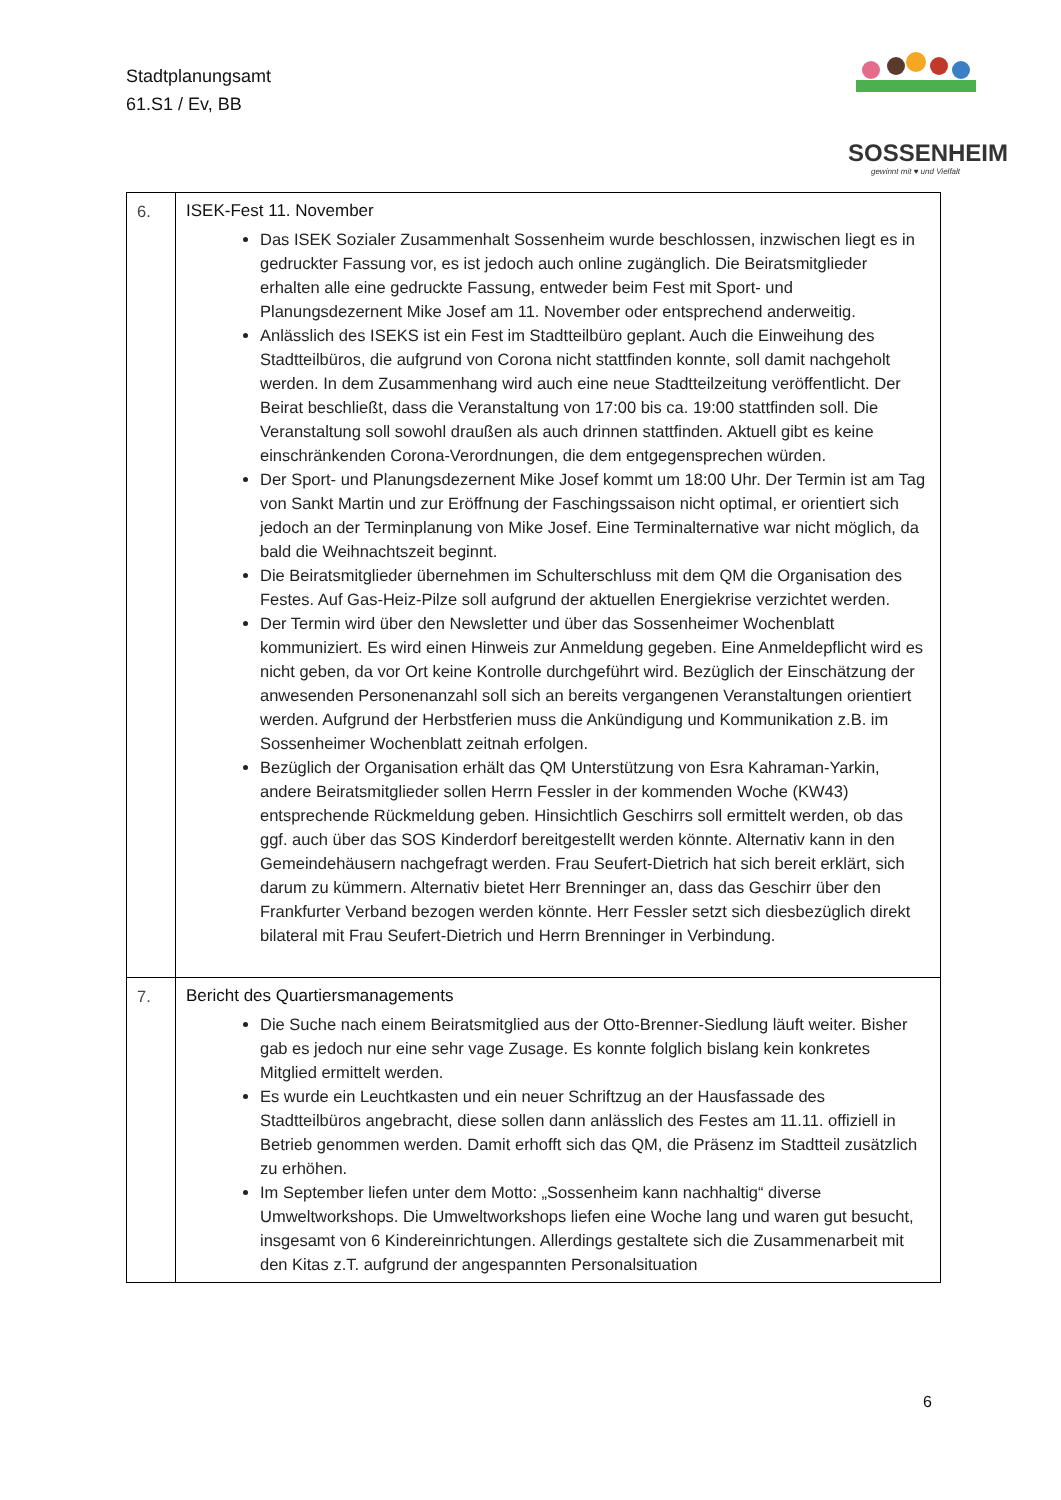Stadtplanungsamt
61.S1 / Ev, BB
SOSSENHEIM
gewinnt mit ♥ und Vielfalt
| 6. | ISEK-Fest 11. November Das ISEK Sozialer Zusammenhalt Sossenheim wurde beschlossen, inzwischen liegt es in gedruckter Fassung vor, es ist jedoch auch online zugänglich. Die Beiratsmitglieder erhalten alle eine gedruckte Fassung, entweder beim Fest mit Sport- und Planungsdezernent Mike Josef am 11. November oder entsprechend anderweitig. Anlässlich des ISEKS ist ein Fest im Stadtteilbüro geplant. Auch die Einweihung des Stadtteilbüros, die aufgrund von Corona nicht stattfinden konnte, soll damit nachgeholt werden. In dem Zusammenhang wird auch eine neue Stadtteilzeitung veröffentlicht. Der Beirat beschließt, dass die Veranstaltung von 17:00 bis ca. 19:00 stattfinden soll. Die Veranstaltung soll sowohl draußen als auch drinnen stattfinden. Aktuell gibt es keine einschränkenden Corona-Verordnungen, die dem entgegensprechen würden. Der Sport- und Planungsdezernent Mike Josef kommt um 18:00 Uhr. Der Termin ist am Tag von Sankt Martin und zur Eröffnung der Faschingssaison nicht optimal, er orientiert sich jedoch an der Terminplanung von Mike Josef. Eine Terminalternative war nicht möglich, da bald die Weihnachtszeit beginnt. Die Beiratsmitglieder übernehmen im Schulterschluss mit dem QM die Organisation des Festes. Auf Gas-Heiz-Pilze soll aufgrund der aktuellen Energiekrise verzichtet werden. Der Termin wird über den Newsletter und über das Sossenheimer Wochenblatt kommuniziert. Es wird einen Hinweis zur Anmeldung gegeben. Eine Anmeldepflicht wird es nicht geben, da vor Ort keine Kontrolle durchgeführt wird. Bezüglich der Einschätzung der anwesenden Personenanzahl soll sich an bereits vergangenen Veranstaltungen orientiert werden. Aufgrund der Herbstferien muss die Ankündigung und Kommunikation z.B. im Sossenheimer Wochenblatt zeitnah erfolgen. Bezüglich der Organisation erhält das QM Unterstützung von Esra Kahraman-Yarkin, andere Beiratsmitglieder sollen Herrn Fessler in der kommenden Woche (KW43) entsprechende Rückmeldung geben. Hinsichtlich Geschirrs soll ermittelt werden, ob das ggf. auch über das SOS Kinderdorf bereitgestellt werden könnte. Alternativ kann in den Gemeindehäusern nachgefragt werden. Frau Seufert-Dietrich hat sich bereit erklärt, sich darum zu kümmern. Alternativ bietet Herr Brenninger an, dass das Geschirr über den Frankfurter Verband bezogen werden könnte. Herr Fessler setzt sich diesbezüglich direkt bilateral mit Frau Seufert-Dietrich und Herrn Brenninger in Verbindung. |
| 7. | Bericht des Quartiersmanagements Die Suche nach einem Beiratsmitglied aus der Otto-Brenner-Siedlung läuft weiter. Bisher gab es jedoch nur eine sehr vage Zusage. Es konnte folglich bislang kein konkretes Mitglied ermittelt werden. Es wurde ein Leuchtkasten und ein neuer Schriftzug an der Hausfassade des Stadtteilbüros angebracht, diese sollen dann anlässlich des Festes am 11.11. offiziell in Betrieb genommen werden. Damit erhofft sich das QM, die Präsenz im Stadtteil zusätzlich zu erhöhen. Im September liefen unter dem Motto: „Sossenheim kann nachhaltig“ diverse Umweltworkshops. Die Umweltworkshops liefen eine Woche lang und waren gut besucht, insgesamt von 6 Kindereinrichtungen. Allerdings gestaltete sich die Zusammenarbeit mit den Kitas z.T. aufgrund der angespannten Personalsituation |
6